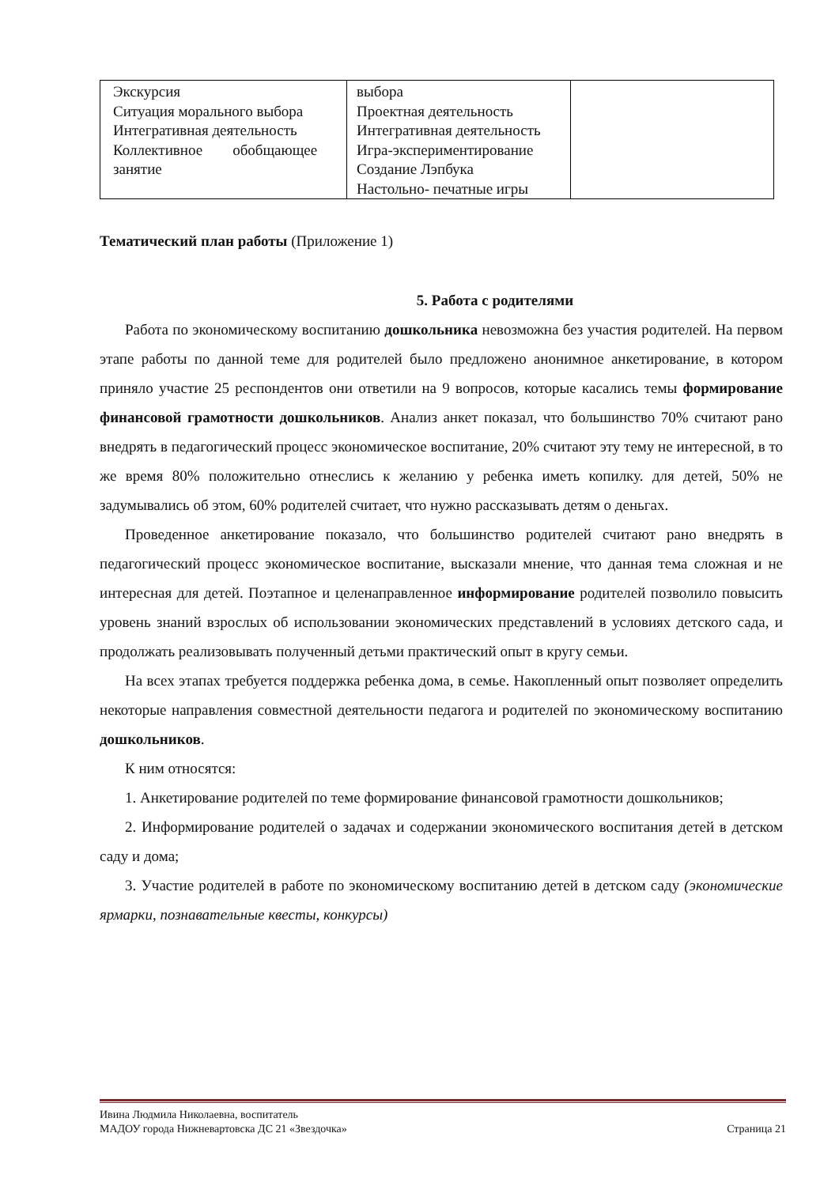| Экскурсия Ситуация морального выбора Интегративная деятельность Коллективное обобщающее занятие | выбора Проектная деятельность Интегративная деятельность Игра-экспериментирование Создание Лэпбука Настольно- печатные игры | |
Тематический план работы (Приложение 1)
5. Работа с родителями
Работа по экономическому воспитанию дошкольника невозможна без участия родителей. На первом этапе работы по данной теме для родителей было предложено анонимное анкетирование, в котором приняло участие 25 респондентов они ответили на 9 вопросов, которые касались темы формирование финансовой грамотности дошкольников. Анализ анкет показал, что большинство 70% считают рано внедрять в педагогический процесс экономическое воспитание, 20% считают эту тему не интересной, в то же время 80% положительно отнеслись к желанию у ребенка иметь копилку. для детей, 50% не задумывались об этом, 60% родителей считает, что нужно рассказывать детям о деньгах.
Проведенное анкетирование показало, что большинство родителей считают рано внедрять в педагогический процесс экономическое воспитание, высказали мнение, что данная тема сложная и не интересная для детей. Поэтапное и целенаправленное информирование родителей позволило повысить уровень знаний взрослых об использовании экономических представлений в условиях детского сада, и продолжать реализовывать полученный детьми практический опыт в кругу семьи.
На всех этапах требуется поддержка ребенка дома, в семье. Накопленный опыт позволяет определить некоторые направления совместной деятельности педагога и родителей по экономическому воспитанию дошкольников.
К ним относятся:
1. Анкетирование родителей по теме формирование финансовой грамотности дошкольников;
2. Информирование родителей о задачах и содержании экономического воспитания детей в детском саду и дома;
3. Участие родителей в работе по экономическому воспитанию детей в детском саду (экономические ярмарки, познавательные квесты, конкурсы)
Ивина Людмила Николаевна, воспитатель
МАДОУ города Нижневартовска ДС 21 «Звездочка» Страница 21